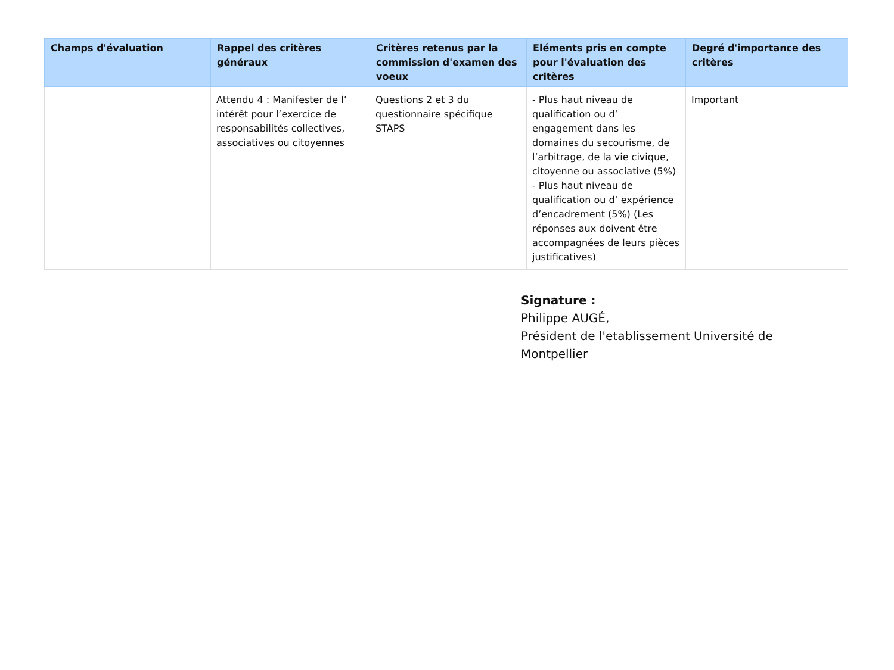| Champs d'évaluation | Rappel des critères généraux | Critères retenus par la commission d'examen des voeux | Eléments pris en compte pour l'évaluation des critères | Degré d'importance des critères |
| --- | --- | --- | --- | --- |
| | Attendu 4 : Manifester de l’ intérêt pour l’exercice de responsabilités collectives, associatives ou citoyennes | Questions 2 et 3 du questionnaire spécifique STAPS | - Plus haut niveau de qualification ou d’ engagement dans les domaines du secourisme, de l’arbitrage, de la vie civique, citoyenne ou associative (5%) - Plus haut niveau de qualification ou d’ expérience d’encadrement (5%) (Les réponses aux doivent être accompagnées de leurs pièces justificatives) | Important |
Signature :
Philippe AUGÉ,
Président de l'etablissement Université de Montpellier